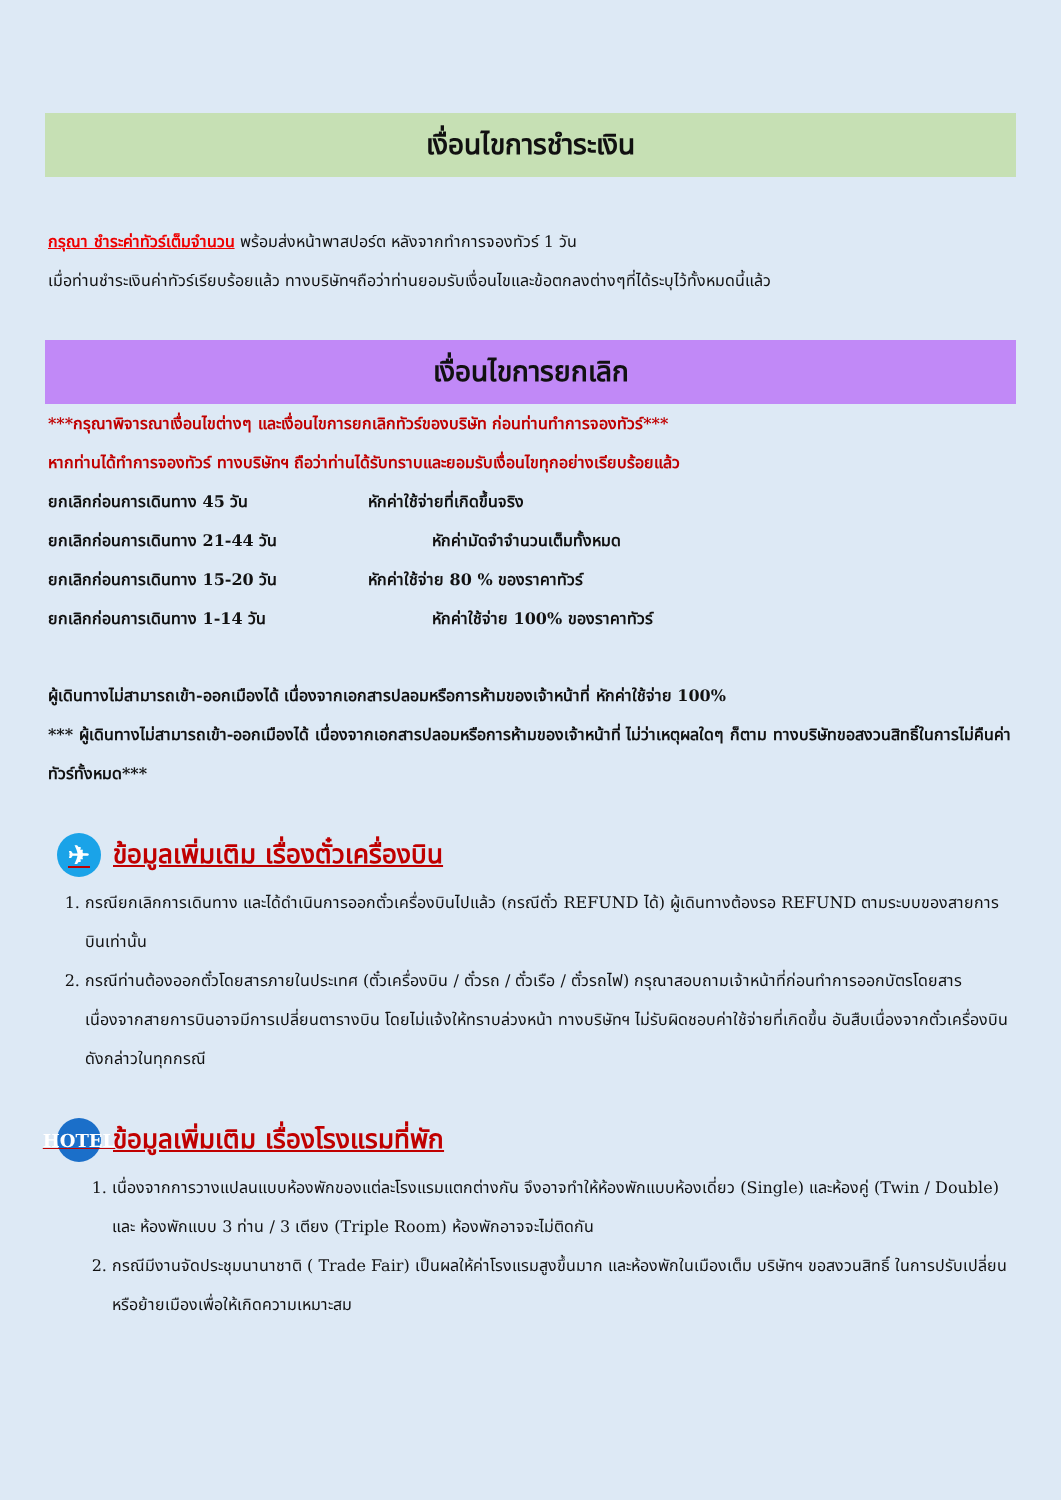เงื่อนไขการชำระเงิน
กรุณา ชำระค่าทัวร์เต็มจำนวน พร้อมส่งหน้าพาสปอร์ต หลังจากทำการจองทัวร์ 1 วัน
เมื่อท่านชำระเงินค่าทัวร์เรียบร้อยแล้ว ทางบริษัทฯถือว่าท่านยอมรับเงื่อนไขและข้อตกลงต่างๆที่ได้ระบุไว้ทั้งหมดนี้แล้ว
เงื่อนไขการยกเลิก
***กรุณาพิจารณาเงื่อนไขต่างๆ และเงื่อนไขการยกเลิกทัวร์ของบริษัท ก่อนท่านทำการจองทัวร์***
หากท่านได้ทำการจองทัวร์ ทางบริษัทฯ ถือว่าท่านได้รับทราบและยอมรับเงื่อนไขทุกอย่างเรียบร้อยแล้ว
ยกเลิกก่อนการเดินทาง 45 วัน หักค่าใช้จ่ายที่เกิดขึ้นจริง
ยกเลิกก่อนการเดินทาง 21-44 วัน หักค่ามัดจำจำนวนเต็มทั้งหมด
ยกเลิกก่อนการเดินทาง 15-20 วัน หักค่าใช้จ่าย 80 % ของราคาทัวร์
ยกเลิกก่อนการเดินทาง 1-14 วัน หักค่าใช้จ่าย 100% ของราคาทัวร์
ผู้เดินทางไม่สามารถเข้า-ออกเมืองได้ เนื่องจากเอกสารปลอมหรือการห้ามของเจ้าหน้าที่ หักค่าใช้จ่าย 100%
*** ผู้เดินทางไม่สามารถเข้า-ออกเมืองได้ เนื่องจากเอกสารปลอมหรือการห้ามของเจ้าหน้าที่ ไม่ว่าเหตุผลใดๆ ก็ตาม ทางบริษัทขอสงวนสิทธิ์ในการไม่คืนค่าทัวร์ทั้งหมด***
✈ ข้อมูลเพิ่มเติม เรื่องตั๋วเครื่องบิน
1. กรณียกเลิกการเดินทาง และได้ดำเนินการออกตั๋วเครื่องบินไปแล้ว (กรณีตั๋ว REFUND ได้) ผู้เดินทางต้องรอ REFUND ตามระบบของสายการบินเท่านั้น
2. กรณีท่านต้องออกตั๋วโดยสารภายในประเทศ (ตั๋วเครื่องบิน / ตั๋วรถ / ตั๋วเรือ / ตั๋วรถไฟ) กรุณาสอบถามเจ้าหน้าที่ก่อนทำการออกบัตรโดยสาร เนื่องจากสายการบินอาจมีการเปลี่ยนตารางบิน โดยไม่แจ้งให้ทราบล่วงหน้า ทางบริษัทฯ ไม่รับผิดชอบค่าใช้จ่ายที่เกิดขึ้น อันสืบเนื่องจากตั๋วเครื่องบินดังกล่าวในทุกกรณี
HOTEL ข้อมูลเพิ่มเติม เรื่องโรงแรมที่พัก
1. เนื่องจากการวางแปลนแบบห้องพักของแต่ละโรงแรมแตกต่างกัน จึงอาจทำให้ห้องพักแบบห้องเดี่ยว (Single) และห้องคู่ (Twin / Double) และ ห้องพักแบบ 3 ท่าน / 3 เตียง (Triple Room) ห้องพักอาจจะไม่ติดกัน
2. กรณีมีงานจัดประชุมนานาชาติ ( Trade Fair) เป็นผลให้ค่าโรงแรมสูงขึ้นมาก และห้องพักในเมืองเต็ม บริษัทฯ ขอสงวนสิทธิ์ ในการปรับเปลี่ยน หรือย้ายเมืองเพื่อให้เกิดความเหมาะสม